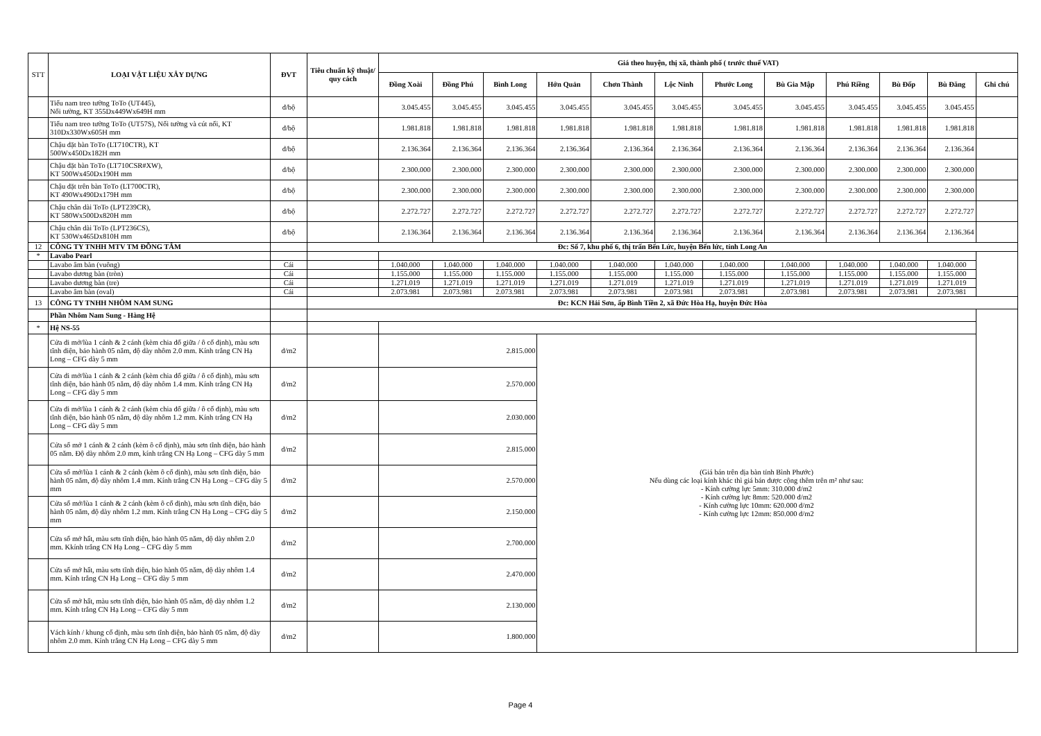| STT | LOẠI VẬT LIỆU XÂY DỰNG | ĐVT | Tiêu chuẩn kỹ thuật/ quy cách | Giá theo huyện, thị xã, thành phố ( trước thuế VAT) | | | | | | | | | | | |
| --- | --- | --- | --- | --- | --- | --- | --- | --- | --- | --- | --- | --- | --- | --- | --- |
| | | | | Đồng Xoài | Đồng Phú | Bình Long | Hớn Quản | Chơn Thành | Lộc Ninh | Phước Long | Bù Gia Mập | Phú Riềng | Bù Đốp | Bù Đăng | Ghi chú |
| | Tiểu nam treo tường ToTo (UT445), Nối tường, KT 355Dx449Wx649H mm | đ/bộ | | 3.045.455 | 3.045.455 | 3.045.455 | 3.045.455 | 3.045.455 | 3.045.455 | 3.045.455 | 3.045.455 | 3.045.455 | 3.045.455 | 3.045.455 | |
| | Tiểu nam treo tường ToTo (UT57S), Nối tường và cút nối, KT 310Dx330Wx605H mm | đ/bộ | | 1.981.818 | 1.981.818 | 1.981.818 | 1.981.818 | 1.981.818 | 1.981.818 | 1.981.818 | 1.981.818 | 1.981.818 | 1.981.818 | 1.981.818 | |
| | Chậu đặt bàn ToTo (LT710CTR), KT 500Wx450Dx182H mm | đ/bộ | | 2.136.364 | 2.136.364 | 2.136.364 | 2.136.364 | 2.136.364 | 2.136.364 | 2.136.364 | 2.136.364 | 2.136.364 | 2.136.364 | 2.136.364 | |
| | Chậu đặt bàn ToTo (LT710CSR#XW), KT 500Wx450Dx190H mm | đ/bộ | | 2.300.000 | 2.300.000 | 2.300.000 | 2.300.000 | 2.300.000 | 2.300.000 | 2.300.000 | 2.300.000 | 2.300.000 | 2.300.000 | 2.300.000 | |
| | Chậu đặt trên bàn ToTo (LT700CTR), KT 490Wx490Dx179H mm | đ/bộ | | 2.300.000 | 2.300.000 | 2.300.000 | 2.300.000 | 2.300.000 | 2.300.000 | 2.300.000 | 2.300.000 | 2.300.000 | 2.300.000 | 2.300.000 | |
| | Chậu chân dài ToTo (LPT239CR), KT 580Wx500Dx820H mm | đ/bộ | | 2.272.727 | 2.272.727 | 2.272.727 | 2.272.727 | 2.272.727 | 2.272.727 | 2.272.727 | 2.272.727 | 2.272.727 | 2.272.727 | 2.272.727 | |
| | Chậu chân dài ToTo (LPT236CS), KT 530Wx465Dx810H mm | đ/bộ | | 2.136.364 | 2.136.364 | 2.136.364 | 2.136.364 | 2.136.364 | 2.136.364 | 2.136.364 | 2.136.364 | 2.136.364 | 2.136.364 | 2.136.364 | |
| 12 | CÔNG TY TNHH MTV TM ĐỒNG TÂM | | Đc: Số 7, khu phố 6, thị trấn Bến Lức, huyện Bến lức, tỉnh Long An | | | | | | | | | | | | |
| * | Lavabo Pearl | | | | | | | | | | | | | | |
| | Lavabo âm bàn (vuông) | Cái | | 1.040.000 | 1.040.000 | 1.040.000 | 1.040.000 | 1.040.000 | 1.040.000 | 1.040.000 | 1.040.000 | 1.040.000 | 1.040.000 | 1.040.000 | |
| | Lavabo dương bàn (tròn) | Cái | | 1.155.000 | 1.155.000 | 1.155.000 | 1.155.000 | 1.155.000 | 1.155.000 | 1.155.000 | 1.155.000 | 1.155.000 | 1.155.000 | 1.155.000 | |
| | Lavabo dương bàn (tre) | Cái | | 1.271.019 | 1.271.019 | 1.271.019 | 1.271.019 | 1.271.019 | 1.271.019 | 1.271.019 | 1.271.019 | 1.271.019 | 1.271.019 | 1.271.019 | |
| | Lavabo âm bàn (oval) | Cái | | 2.073.981 | 2.073.981 | 2.073.981 | 2.073.981 | 2.073.981 | 2.073.981 | 2.073.981 | 2.073.981 | 2.073.981 | 2.073.981 | 2.073.981 | |
| 13 | CÔNG TY TNHH NHÔM NAM SUNG | | Đc: KCN Hải Sơn, ấp Bình Tiền 2, xã Đức Hòa Hạ, huyện Đức Hòa | | | | | | | | | | | | |
| | Phần Nhôm Nam Sung - Hàng Hệ | | | | | | | | | | | | | | |
| * | Hệ NS-55 | | | | | | | | | | | | | | |
| | Cửa đi mở/lùa 1 cánh & 2 cánh (kèm chia đố giữa / ô cố định), màu sơn tĩnh điện, bảo hành 05 năm, độ dày nhôm 2.0 mm. Kính trắng CN Hạ Long – CFG dày 5 mm | đ/m2 | | 2.815.000 | | | (Giá bán trên địa bàn tỉnh Bình Phước) Nếu dùng các loại kính khác thì giá bán được cộng thêm trên m² như sau: - Kính cường lực 5mm: 310.000 đ/m2 - Kính cường lực 8mm: 520.000 đ/m2 - Kính cường lực 10mm: 620.000 đ/m2 - Kính cường lực 12mm: 850.000 đ/m2 | | | | | | | | |
| | Cửa đi mở/lùa 1 cánh & 2 cánh (kèm chia đố giữa / ô cố định), màu sơn tĩnh điện, bảo hành 05 năm, độ dày nhôm 1.4 mm. Kính trắng CN Hạ Long – CFG dày 5 mm | đ/m2 | | 2.570.000 | | | | | | | | | | | |
| | Cửa đi mở/lùa 1 cánh & 2 cánh (kèm chia đố giữa / ô cố định), màu sơn tĩnh điện, bảo hành 05 năm, độ dày nhôm 1.2 mm. Kính trắng CN Hạ Long – CFG dày 5 mm | đ/m2 | | 2.030.000 | | | | | | | | | | | |
| | Cửa sổ mở 1 cánh & 2 cánh (kèm ô cố định), màu sơn tĩnh điện, bảo hành 05 năm. Độ dày nhôm 2.0 mm, kính trắng CN Hạ Long – CFG dày 5 mm | đ/m2 | | 2.815.000 | | | | | | | | | | | |
| | Cửa sổ mở/lùa 1 cánh & 2 cánh (kèm ô cố định), màu sơn tĩnh điện, bảo hành 05 năm, độ dày nhôm 1.4 mm. Kính trắng CN Hạ Long – CFG dày 5 mm | đ/m2 | | 2.570.000 | | | | | | | | | | | |
| | Cửa sổ mở/lùa 1 cánh & 2 cánh (kèm ô cố định), màu sơn tĩnh điện, bảo hành 05 năm, độ dày nhôm 1.2 mm. Kính trắng CN Hạ Long – CFG dày 5 mm | đ/m2 | | 2.150.000 | | | | | | | | | | | |
| | Cửa sổ mở hất, màu sơn tĩnh điện, bảo hành 05 năm, độ dày nhôm 2.0 mm. Kkính trắng CN Hạ Long – CFG dày 5 mm | đ/m2 | | 2.700.000 | | | | | | | | | | | |
| | Cửa sổ mở hất, màu sơn tĩnh điện, bảo hành 05 năm, độ dày nhôm 1.4 mm. Kính trắng CN Hạ Long – CFG dày 5 mm | đ/m2 | | 2.470.000 | | | | | | | | | | | |
| | Cửa sổ mở hất, màu sơn tĩnh điện, bảo hành 05 năm, độ dày nhôm 1.2 mm. Kính trắng CN Hạ Long – CFG dày 5 mm | đ/m2 | | 2.130.000 | | | | | | | | | | | |
| | Vách kính / khung cố định, màu sơn tĩnh điện, bảo hành 05 năm, độ dày nhôm 2.0 mm. Kính trắng CN Hạ Long – CFG dày 5 mm | đ/m2 | | 1.800.000 | | | | | | | | | | | |
Page 4